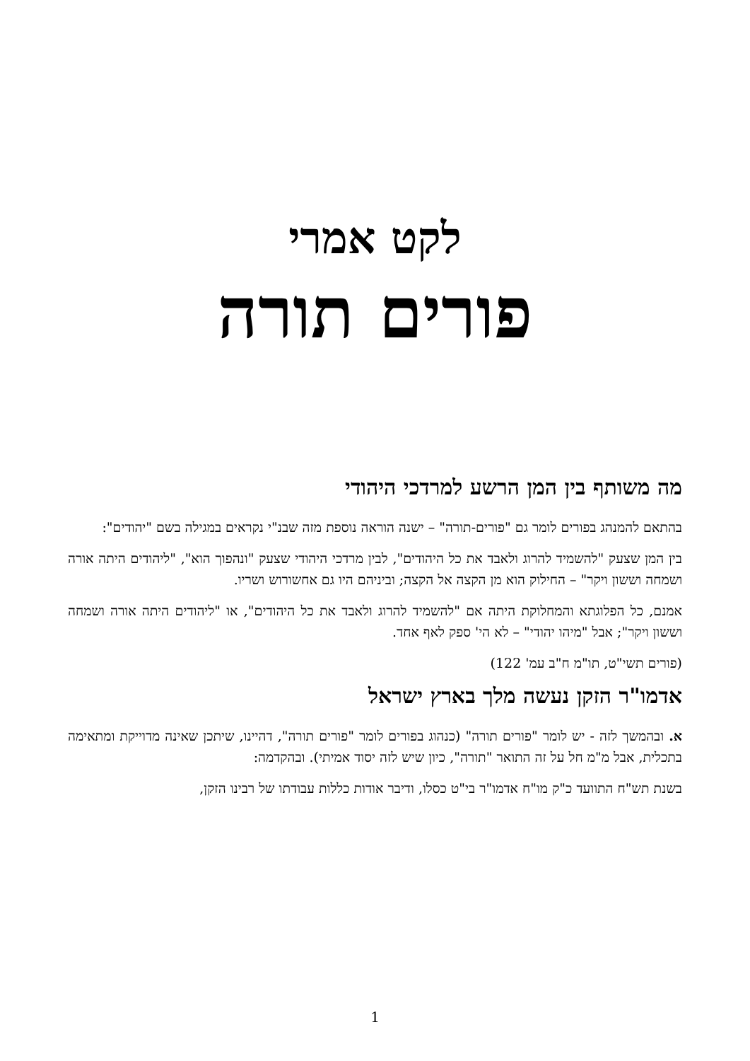לקט אמרי
פורים תורה
מה משותף בין המן הרשע למרדכי היהודי
בהתאם להמנהג בפורים לומר גם "פורים-תורה" – ישנה הוראה נוספת מזה שבנ"י נקראים במגילה בשם "יהודים":
בין המן שצעק "להשמיד להרוג ולאבד את כל היהודים", לבין מרדכי היהודי שצעק "ונהפוך הוא", "ליהודים היתה אורה ושמחה וששון ויקר" – החילוק הוא מן הקצה אל הקצה; וביניהם היו גם אחשורוש ושריו.
אמנם, כל הפלוגתא והמחלוקת היתה אם "להשמיד להרוג ולאבד את כל היהודים", או "ליהודים היתה אורה ושמחה וששון ויקר"; אבל "מיהו יהודי" – לא הי' ספק לאף אחד.
(פורים תשי"ט, תו"מ ח"ב עמ' 122)
אדמו"ר הזקן נעשה מלך בארץ ישראל
א. ובהמשך לזה - יש לומר "פורים תורה" (כנהוג בפורים לומר "פורים תורה", דהיינו, שיתכן שאינה מדוייקת ומתאימה בתכלית, אבל מ"מ חל על זה התואר "תורה", כיון שיש לזה יסוד אמיתי). ובהקדמה:
בשנת תש"ח התוועד כ"ק מו"ח אדמו"ר בי"ט כסלו, ודיבר אודות כללות עבודתו של רבינו הזקן,
1